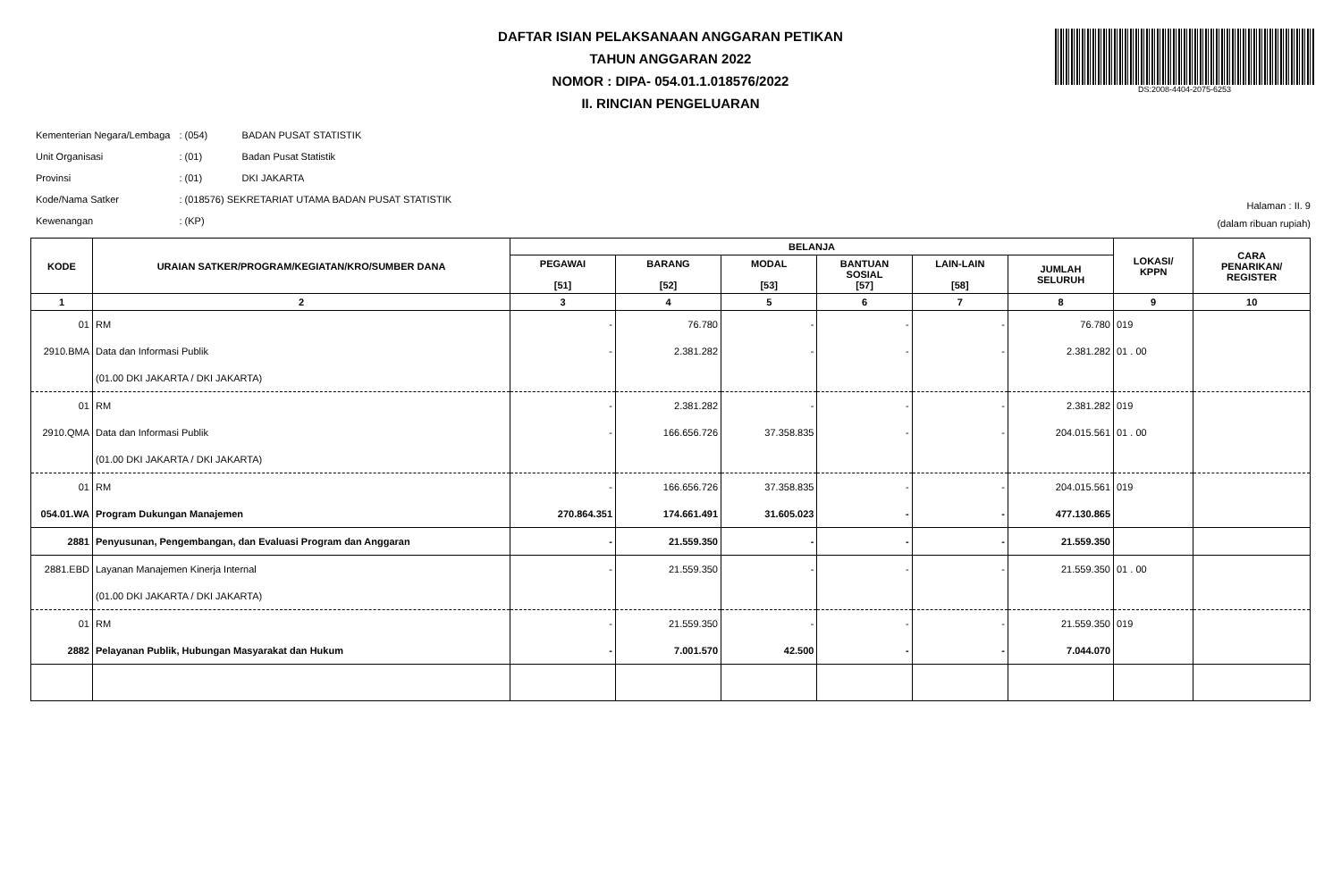DAFTAR ISIAN PELAKSANAAN ANGGARAN PETIKAN
TAHUN ANGGARAN 2022
NOMOR : DIPA- 054.01.1.018576/2022
II. RINCIAN PENGELUARAN
DS:2008-4404-2075-6253
| Kementerian Negara/Lembaga | : (054) | BADAN PUSAT STATISTIK |
| Unit Organisasi | : (01) | Badan Pusat Statistik |
| Provinsi | : (01) | DKI JAKARTA |
| Kode/Nama Satker | : (018576) SEKRETARIAT UTAMA BADAN PUSAT STATISTIK | |
| Kewenangan | : (KP) | |
Halaman : II. 9
(dalam ribuan rupiah)
| KODE | URAIAN SATKER/PROGRAM/KEGIATAN/KRO/SUMBER DANA | BELANJA | | | | | | LOKASI/ KPPN | CARA PENARIKAN/ REGISTER |
| --- | --- | --- | --- | --- | --- | --- | --- | --- | --- |
| | | PEGAWAI [51] | BARANG [52] | MODAL [53] | BANTUAN SOSIAL [57] | LAIN-LAIN [58] | JUMLAH SELURUH | | |
| 1 | 2 | 3 | 4 | 5 | 6 | 7 | 8 | 9 | 10 |
| 01 | RM | - | 76.780 | - | - | - | 76.780 | 019 | |
| 2910.BMA | Data dan Informasi Publik | - | 2.381.282 | - | - | - | 2.381.282 | 01 . 00 | |
| | (01.00 DKI JAKARTA / DKI JAKARTA) | | | | | | | | |
| 01 | RM | - | 2.381.282 | - | - | - | 2.381.282 | 019 | |
| 2910.QMA | Data dan Informasi Publik | - | 166.656.726 | 37.358.835 | - | - | 204.015.561 | 01 . 00 | |
| | (01.00 DKI JAKARTA / DKI JAKARTA) | | | | | | | | |
| 01 | RM | - | 166.656.726 | 37.358.835 | - | - | 204.015.561 | 019 | |
| 054.01.WA | Program Dukungan Manajemen | 270.864.351 | 174.661.491 | 31.605.023 | - | - | 477.130.865 | | |
| 2881 | Penyusunan, Pengembangan, dan Evaluasi Program dan Anggaran | - | 21.559.350 | - | - | - | 21.559.350 | | |
| 2881.EBD | Layanan Manajemen Kinerja Internal | - | 21.559.350 | - | - | - | 21.559.350 | 01 . 00 | |
| | (01.00 DKI JAKARTA / DKI JAKARTA) | | | | | | | | |
| 01 | RM | - | 21.559.350 | - | - | - | 21.559.350 | 019 | |
| 2882 | Pelayanan Publik, Hubungan Masyarakat dan Hukum | - | 7.001.570 | 42.500 | - | - | 7.044.070 | | |